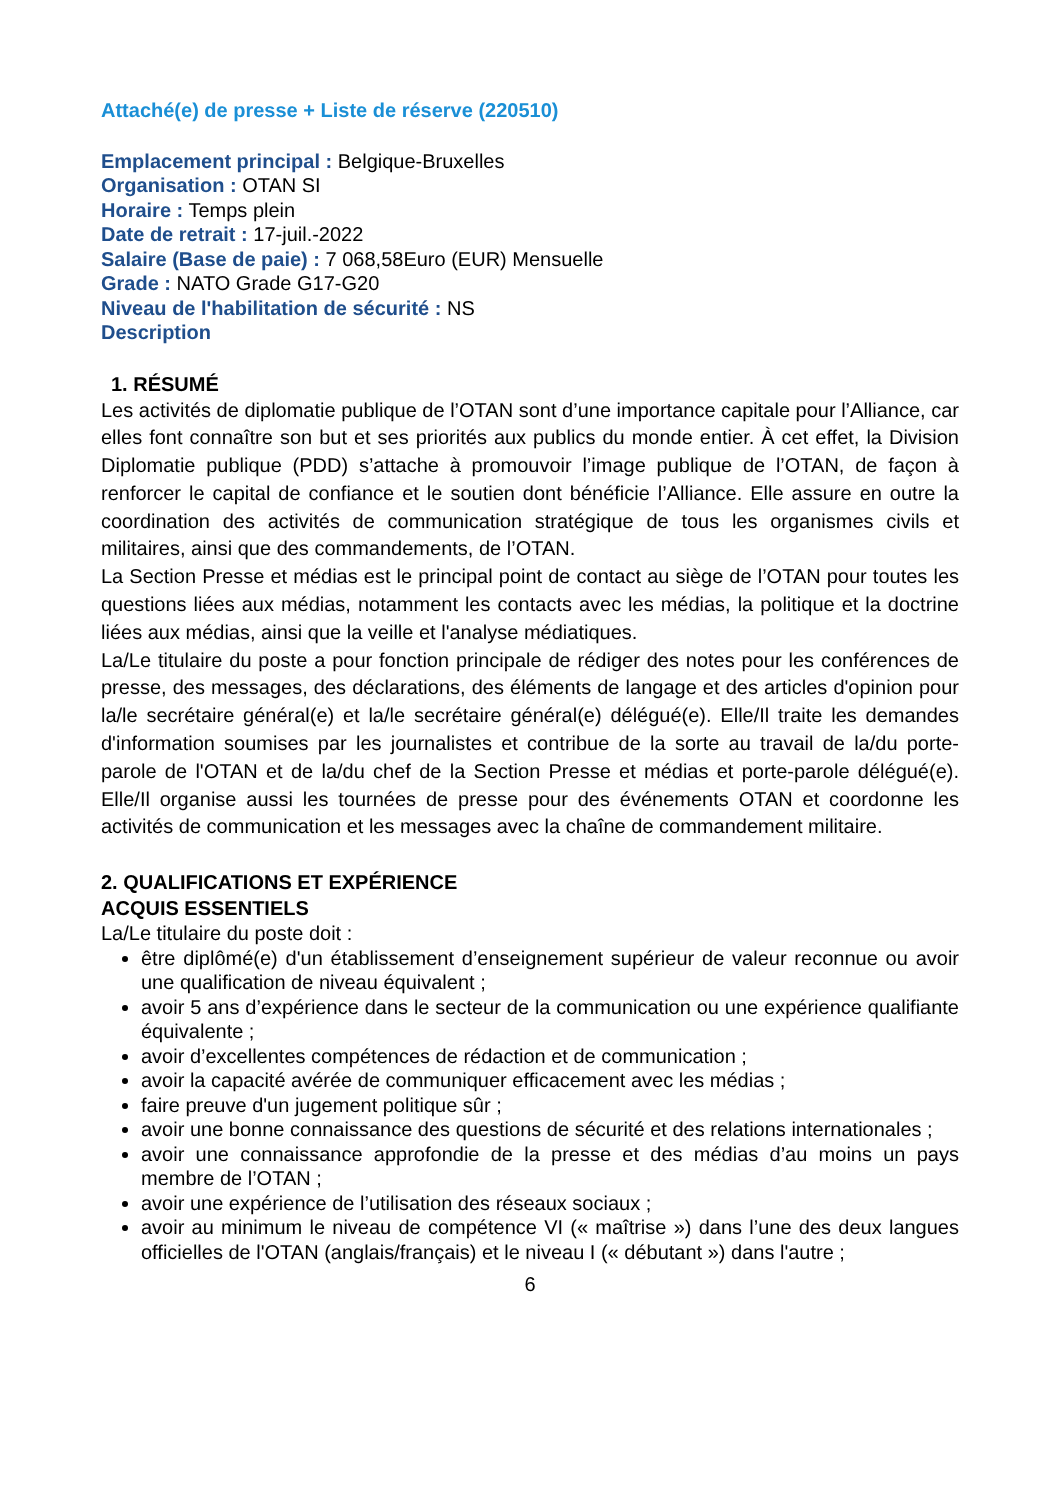Attaché(e) de presse + Liste de réserve (220510)
Emplacement principal : Belgique-Bruxelles
Organisation : OTAN SI
Horaire : Temps plein
Date de retrait : 17-juil.-2022
Salaire (Base de paie) : 7 068,58Euro (EUR) Mensuelle
Grade : NATO Grade G17-G20
Niveau de l'habilitation de sécurité : NS
Description
1. RÉSUMÉ
Les activités de diplomatie publique de l’OTAN sont d’une importance capitale pour l’Alliance, car elles font connaître son but et ses priorités aux publics du monde entier. À cet effet, la Division Diplomatie publique (PDD) s’attache à promouvoir l’image publique de l’OTAN, de façon à renforcer le capital de confiance et le soutien dont bénéficie l’Alliance. Elle assure en outre la coordination des activités de communication stratégique de tous les organismes civils et militaires, ainsi que des commandements, de l’OTAN.
La Section Presse et médias est le principal point de contact au siège de l’OTAN pour toutes les questions liées aux médias, notamment les contacts avec les médias, la politique et la doctrine liées aux médias, ainsi que la veille et l'analyse médiatiques.
La/Le titulaire du poste a pour fonction principale de rédiger des notes pour les conférences de presse, des messages, des déclarations, des éléments de langage et des articles d'opinion pour la/le secrétaire général(e) et la/le secrétaire général(e) délégué(e). Elle/Il traite les demandes d'information soumises par les journalistes et contribue de la sorte au travail de la/du porte-parole de l'OTAN et de la/du chef de la Section Presse et médias et porte-parole délégué(e). Elle/Il organise aussi les tournées de presse pour des événements OTAN et coordonne les activités de communication et les messages avec la chaîne de commandement militaire.
2. QUALIFICATIONS ET EXPÉRIENCE
ACQUIS ESSENTIELS
La/Le titulaire du poste doit :
être diplômé(e) d'un établissement d’enseignement supérieur de valeur reconnue ou avoir une qualification de niveau équivalent ;
avoir 5 ans d’expérience dans le secteur de la communication ou une expérience qualifiante équivalente ;
avoir d’excellentes compétences de rédaction et de communication ;
avoir la capacité avérée de communiquer efficacement avec les médias ;
faire preuve d'un jugement politique sûr ;
avoir une bonne connaissance des questions de sécurité et des relations internationales ;
avoir une connaissance approfondie de la presse et des médias d’au moins un pays membre de l’OTAN ;
avoir une expérience de l’utilisation des réseaux sociaux ;
avoir au minimum le niveau de compétence VI (« maîtrise ») dans l’une des deux langues officielles de l'OTAN (anglais/français) et le niveau I (« débutant ») dans l'autre ;
6